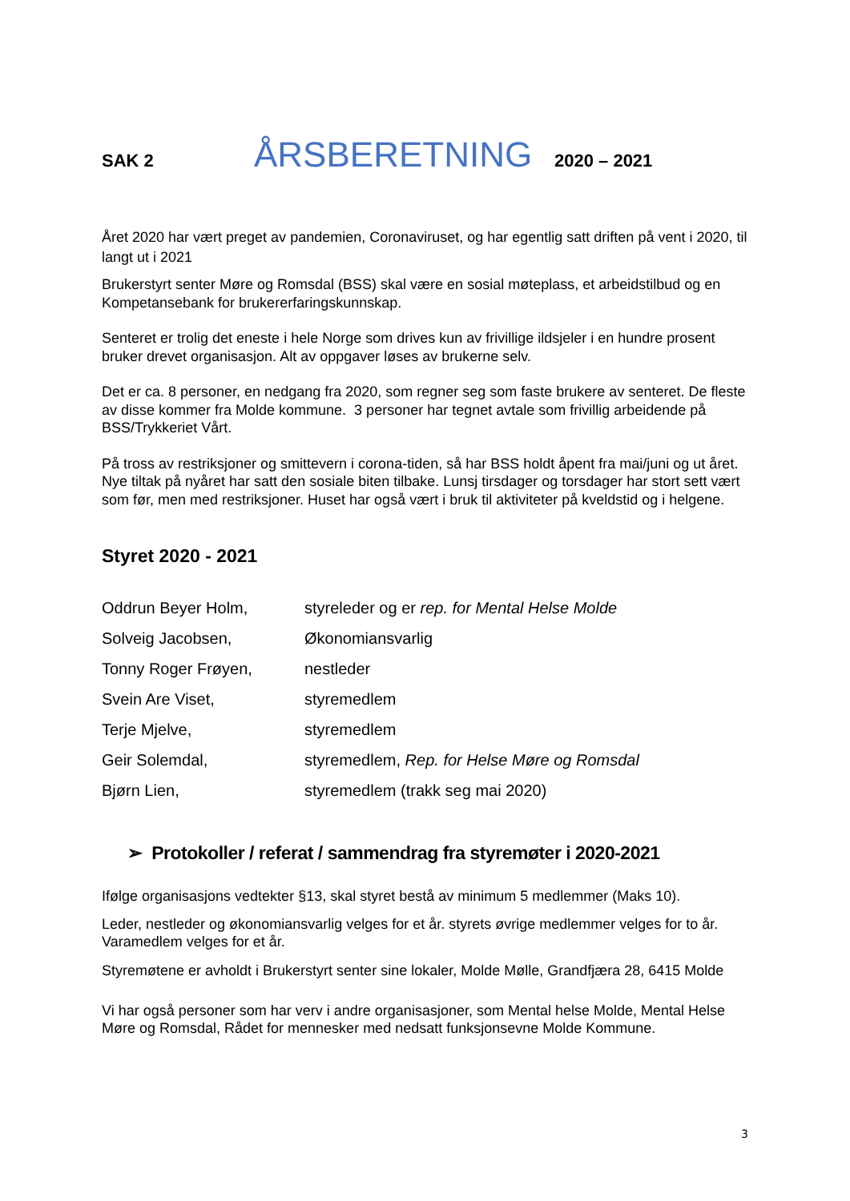SAK 2 ÅRSBERETNING 2020 – 2021
Året 2020 har vært preget av pandemien, Coronaviruset, og har egentlig satt driften på vent i 2020, til langt ut i 2021
Brukerstyrt senter Møre og Romsdal (BSS) skal være en sosial møteplass, et arbeidstilbud og en Kompetansebank for brukererfaringskunnskap.
Senteret er trolig det eneste i hele Norge som drives kun av frivillige ildsjeler i en hundre prosent bruker drevet organisasjon. Alt av oppgaver løses av brukerne selv.
Det er ca. 8 personer, en nedgang fra 2020, som regner seg som faste brukere av senteret. De fleste av disse kommer fra Molde kommune. 3 personer har tegnet avtale som frivillig arbeidende på BSS/Trykkeriet Vårt.
På tross av restriksjoner og smittevern i corona-tiden, så har BSS holdt åpent fra mai/juni og ut året. Nye tiltak på nyåret har satt den sosiale biten tilbake. Lunsj tirsdager og torsdager har stort sett vært som før, men med restriksjoner. Huset har også vært i bruk til aktiviteter på kveldstid og i helgene.
Styret 2020 - 2021
| Oddrun Beyer Holm, | styreleder og er rep. for Mental Helse Molde |
| Solveig Jacobsen, | Økonomiansvarlig |
| Tonny Roger Frøyen, | nestleder |
| Svein Are Viset, | styremedlem |
| Terje Mjelve, | styremedlem |
| Geir Solemdal, | styremedlem, Rep. for Helse Møre og Romsdal |
| Bjørn Lien, | styremedlem (trakk seg mai 2020) |
➢ Protokoller / referat / sammendrag fra styremøter i 2020-2021
Ifølge organisasjons vedtekter §13, skal styret bestå av minimum 5 medlemmer (Maks 10).
Leder, nestleder og økonomiansvarlig velges for et år. styrets øvrige medlemmer velges for to år. Varamedlem velges for et år.
Styremøtene er avholdt i Brukerstyrt senter sine lokaler, Molde Mølle, Grandfjæra 28, 6415 Molde
Vi har også personer som har verv i andre organisasjoner, som Mental helse Molde, Mental Helse Møre og Romsdal, Rådet for mennesker med nedsatt funksjonsevne Molde Kommune.
3